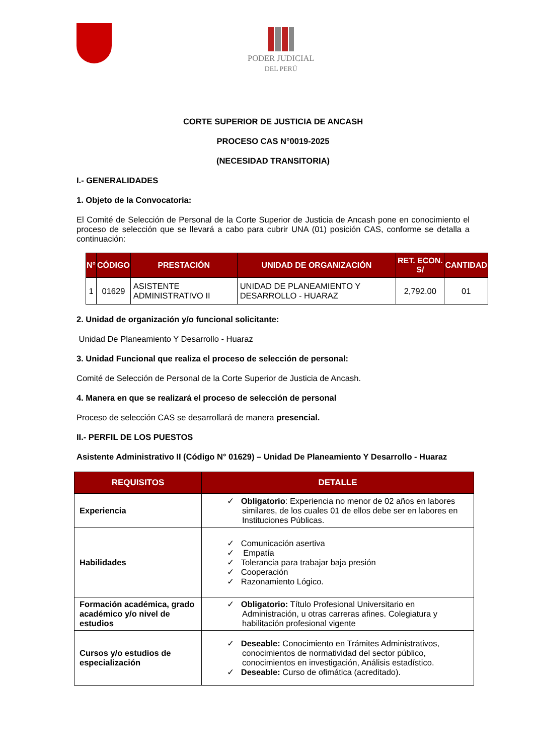PODER JUDICIAL
DEL PERÚ
CORTE SUPERIOR DE JUSTICIA DE ANCASH
PROCESO CAS N°0019-2025
(NECESIDAD TRANSITORIA)
I.- GENERALIDADES
1. Objeto de la Convocatoria:
El Comité de Selección de Personal de la Corte Superior de Justicia de Ancash pone en conocimiento el proceso de selección que se llevará a cabo para cubrir UNA (01) posición CAS, conforme se detalla a continuación:
| N° | CÓDIGO | PRESTACIÓN | UNIDAD DE ORGANIZACIÓN | RET. ECON. S/ | CANTIDAD |
| --- | --- | --- | --- | --- | --- |
| 1 | 01629 | ASISTENTE ADMINISTRATIVO II | UNIDAD DE PLANEAMIENTO Y DESARROLLO - HUARAZ | 2,792.00 | 01 |
2. Unidad de organización y/o funcional solicitante:
Unidad De Planeamiento Y Desarrollo - Huaraz
3. Unidad Funcional que realiza el proceso de selección de personal:
Comité de Selección de Personal de la Corte Superior de Justicia de Ancash.
4. Manera en que se realizará el proceso de selección de personal
Proceso de selección CAS se desarrollará de manera presencial.
II.- PERFIL DE LOS PUESTOS
Asistente Administrativo II (Código N° 01629) – Unidad De Planeamiento Y Desarrollo - Huaraz
| REQUISITOS | DETALLE |
| --- | --- |
| Experiencia | ✓ Obligatorio : Experiencia no menor de 02 años en labores similares, de los cuales 01 de ellos debe ser en labores en Instituciones Públicas. |
| Habilidades | ✓ Comunicación asertiva ✓ Empatía ✓ Tolerancia para trabajar baja presión ✓ Cooperación ✓ Razonamiento Lógico. |
| Formación académica, grado académico y/o nivel de estudios | ✓ Obligatorio: Título Profesional Universitario en Administración, u otras carreras afines. Colegiatura y habilitación profesional vigente |
| Cursos y/o estudios de especialización | ✓ Deseable: Conocimiento en Trámites Administrativos, conocimientos de normatividad del sector público, conocimientos en investigación, Análisis estadístico. ✓ Deseable: Curso de ofimática (acreditado). |